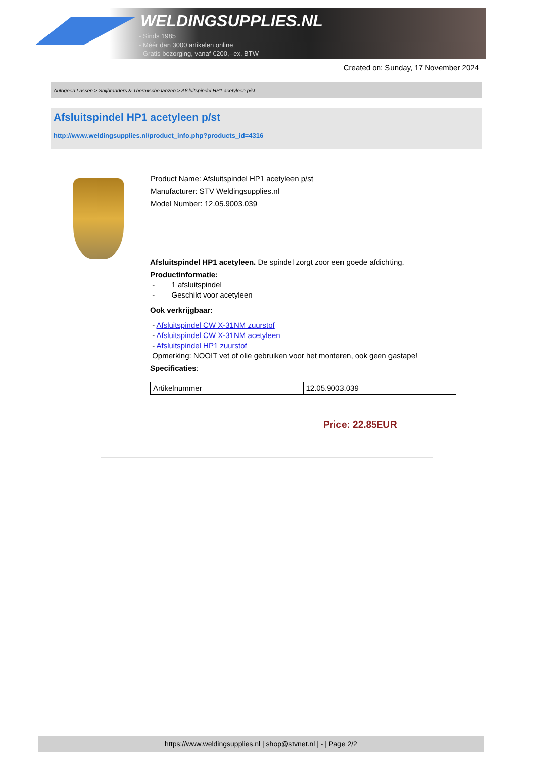WELDINGSUPPLIES.NL
- Sinds 1985
- Méér dan 3000 artikelen online
- Gratis bezorging, vanaf €200,--ex. BTW
Created on: Sunday, 17 November 2024
Autogeen Lassen > Snijbranders & Thermische lanzen > Afsluitspindel HP1 acetyleen p/st
Afsluitspindel HP1 acetyleen p/st
http://www.weldingsupplies.nl/product_info.php?products_id=4316
Product Name: Afsluitspindel HP1 acetyleen p/st
Manufacturer: STV Weldingsupplies.nl
Model Number: 12.05.9003.039
Afsluitspindel HP1 acetyleen. De spindel zorgt zoor een goede afdichting.
Productinformatie:
- 1 afsluitspindel
- Geschikt voor acetyleen
Ook verkrijgbaar:
- Afsluitspindel CW X-31NM zuurstof
- Afsluitspindel CW X-31NM acetyleen
- Afsluitspindel HP1 zuurstof
Opmerking: NOOIT vet of olie gebruiken voor het monteren, ook geen gastape!
Specificaties:
| Artikelnummer | 12.05.9003.039 |
Price: 22.85EUR
https://www.weldingsupplies.nl | shop@stvnet.nl | - | Page 2/2